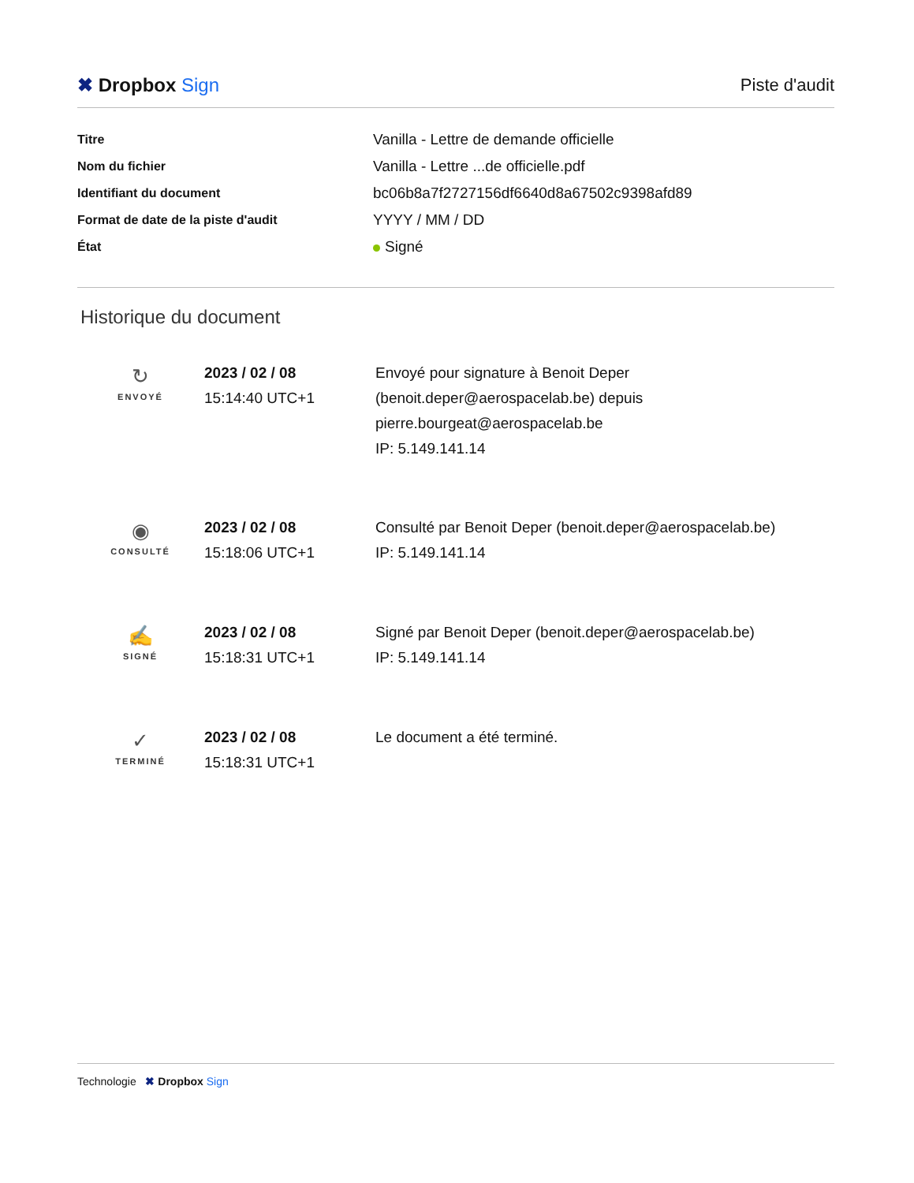✖ Dropbox Sign Piste d'audit
| Titre | Vanilla - Lettre de demande officielle |
| Nom du fichier | Vanilla - Lettre ...de officielle.pdf |
| Identifiant du document | bc06b8a7f2727156df6640d8a67502c9398afd89 |
| Format de date de la piste d'audit | YYYY / MM / DD |
| État | Signé |
Historique du document
| ↻ ENVOYÉ | 2023 / 02 / 08 15:14:40 UTC+1 | Envoyé pour signature à Benoit Deper (benoit.deper@aerospacelab.be) depuis pierre.bourgeat@aerospacelab.be IP: 5.149.141.14 |
| ◉ CONSULTÉ | 2023 / 02 / 08 15:18:06 UTC+1 | Consulté par Benoit Deper (benoit.deper@aerospacelab.be) IP: 5.149.141.14 |
| ✍ SIGNÉ | 2023 / 02 / 08 15:18:31 UTC+1 | Signé par Benoit Deper (benoit.deper@aerospacelab.be) IP: 5.149.141.14 |
| ✓ TERMINÉ | 2023 / 02 / 08 15:18:31 UTC+1 | Le document a été terminé. |
Technologie ✖ Dropbox Sign